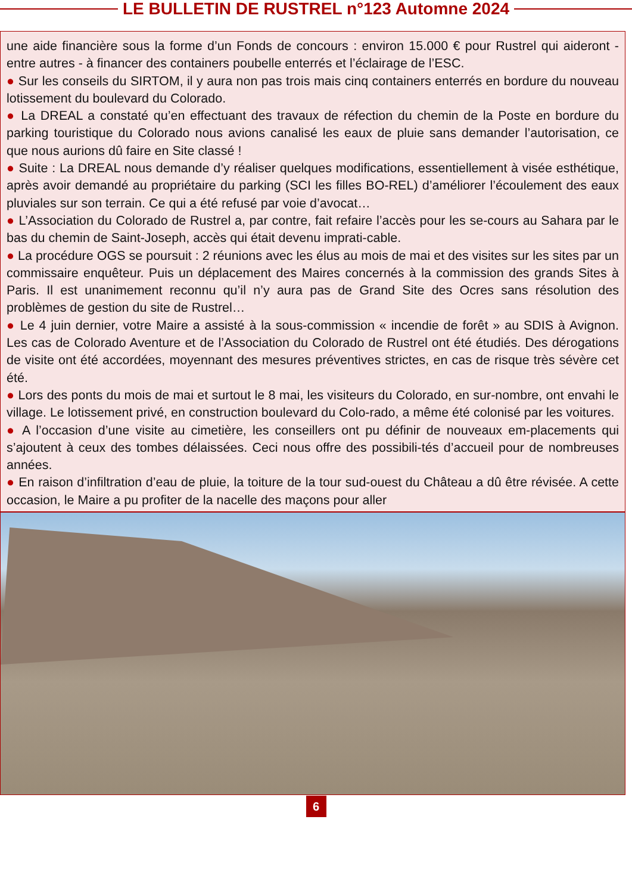LE BULLETIN DE RUSTREL n°123 Automne 2024
une aide financière sous la forme d’un Fonds de concours : environ 15.000 € pour Rustrel qui aideront - entre autres - à financer des containers poubelle enterrés et l’éclairage de l’ESC.
● Sur les conseils du SIRTOM, il y aura non pas trois mais cinq containers enterrés en bordure du nouveau lotissement du boulevard du Colorado.
● La DREAL a constaté qu’en effectuant des travaux de réfection du chemin de la Poste en bordure du parking touristique du Colorado nous avions canalisé les eaux de pluie sans demander l’autorisation, ce que nous aurions dû faire en Site classé !
● Suite : La DREAL nous demande d’y réaliser quelques modifications, essentiellement à visée esthétique, après avoir demandé au propriétaire du parking (SCI les filles BO-REL) d’améliorer l’écoulement des eaux pluviales sur son terrain. Ce qui a été refusé par voie d’avocat…
● L’Association du Colorado de Rustrel a, par contre, fait refaire l’accès pour les se-cours au Sahara par le bas du chemin de Saint-Joseph, accès qui était devenu imprati-cable.
● La procédure OGS se poursuit : 2 réunions avec les élus au mois de mai et des visites sur les sites par un commissaire enquêteur. Puis un déplacement des Maires concernés à la commission des grands Sites à Paris. Il est unanimement reconnu qu’il n’y aura pas de Grand Site des Ocres sans résolution des problèmes de gestion du site de Rustrel…
● Le 4 juin dernier, votre Maire a assisté à la sous-commission « incendie de forêt » au SDIS à Avignon. Les cas de Colorado Aventure et de l’Association du Colorado de Rustrel ont été étudiés. Des dérogations de visite ont été accordées, moyennant des mesures préventives strictes, en cas de risque très sévère cet été.
● Lors des ponts du mois de mai et surtout le 8 mai, les visiteurs du Colorado, en sur-nombre, ont envahi le village. Le lotissement privé, en construction boulevard du Colo-rado, a même été colonisé par les voitures.
● A l’occasion d’une visite au cimetière, les conseillers ont pu définir de nouveaux em-placements qui s’ajoutent à ceux des tombes délaissées. Ceci nous offre des possibili-tés d’accueil pour de nombreuses années.
● En raison d’infiltration d’eau de pluie, la toiture de la tour sud-ouest du Château a dû être révisée. A cette occasion, le Maire a pu profiter de la nacelle des maçons pour aller
6